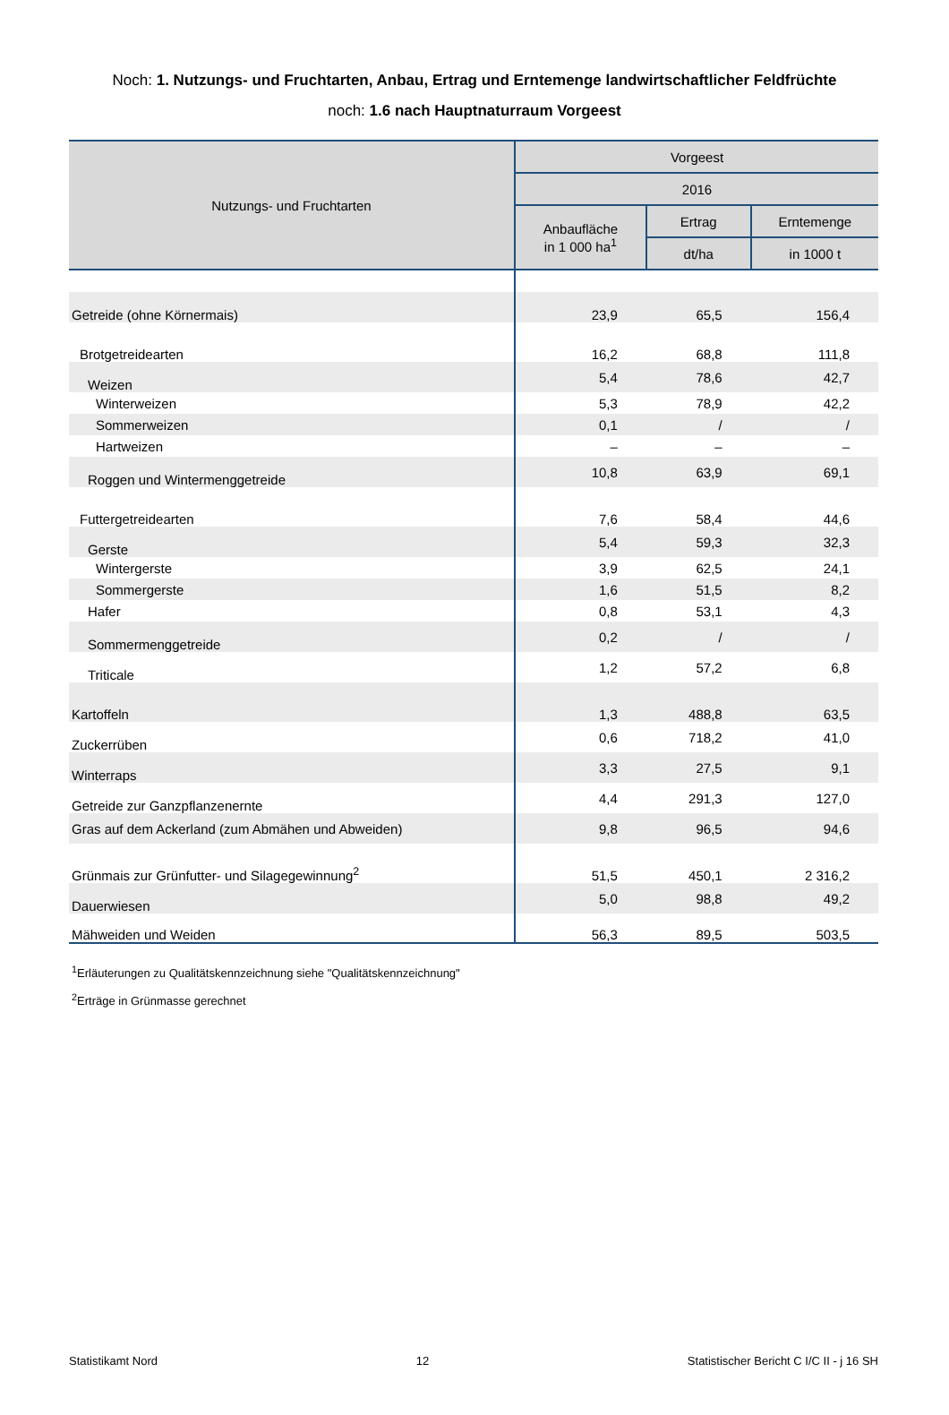Noch: 1. Nutzungs- und Fruchtarten, Anbau, Ertrag und Erntemenge landwirtschaftlicher Feldfrüchte
noch: 1.6 nach Hauptnaturraum Vorgeest
| Nutzungs- und Fruchtarten | Vorgeest | | |
| --- | --- | --- | --- |
| | 2016 | | |
| | Anbaufläche in 1 000 ha<sup>1</sup> | Ertrag | Erntemenge |
| | | dt/ha | in 1000 t |
| Getreide (ohne Körnermais) | 23,9 | 65,5 | 156,4 |
| Brotgetreidearten | 16,2 | 68,8 | 111,8 |
| Weizen | 5,4 | 78,6 | 42,7 |
| Winterweizen | 5,3 | 78,9 | 42,2 |
| Sommerweizen | 0,1 | / | / |
| Hartweizen | – | – | – |
| Roggen und Wintermenggetreide | 10,8 | 63,9 | 69,1 |
| Futtergetreidearten | 7,6 | 58,4 | 44,6 |
| Gerste | 5,4 | 59,3 | 32,3 |
| Wintergerste | 3,9 | 62,5 | 24,1 |
| Sommergerste | 1,6 | 51,5 | 8,2 |
| Hafer | 0,8 | 53,1 | 4,3 |
| Sommermenggetreide | 0,2 | / | / |
| Triticale | 1,2 | 57,2 | 6,8 |
| Kartoffeln | 1,3 | 488,8 | 63,5 |
| Zuckerrüben | 0,6 | 718,2 | 41,0 |
| Winterraps | 3,3 | 27,5 | 9,1 |
| Getreide zur Ganzpflanzenernte | 4,4 | 291,3 | 127,0 |
| Gras auf dem Ackerland (zum Abmähen und Abweiden) | 9,8 | 96,5 | 94,6 |
| Grünmais zur Grünfutter- und Silagegewinnung<sup>2</sup> | 51,5 | 450,1 | 2 316,2 |
| Dauerwiesen | 5,0 | 98,8 | 49,2 |
| Mähweiden und Weiden | 56,3 | 89,5 | 503,5 |
<sup>1</sup> Erläuterungen zu Qualitätskennzeichnung siehe "Qualitätskennzeichnung"
<sup>2</sup> Erträge in Grünmasse gerechnet
Statistikamt Nord 12 Statistischer Bericht C I/C II - j 16 SH